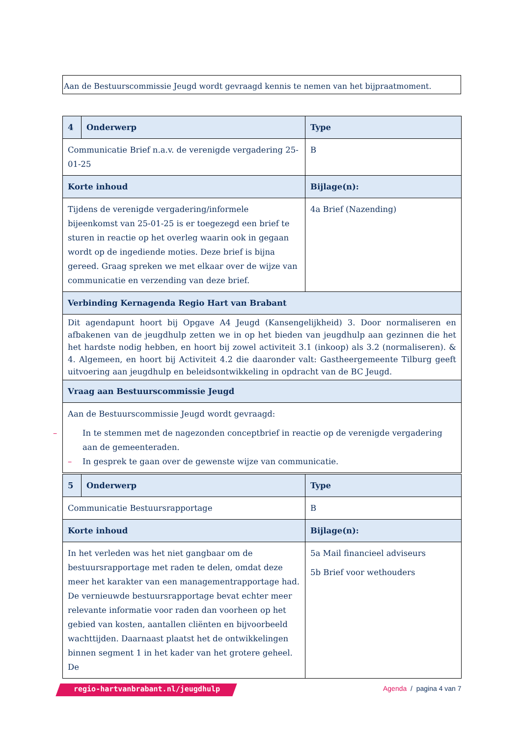Aan de Bestuurscommissie Jeugd wordt gevraagd kennis te nemen van het bijpraatmoment.
| 4 | Onderwerp | Type |
| --- | --- | --- |
| Communicatie Brief n.a.v. de verenigde vergadering 25-01-25 | | B |
| Korte inhoud | | Bijlage(n): |
| Tijdens de verenigde vergadering/informele bijeenkomst van 25-01-25 is er toegezegd een brief te sturen in reactie op het overleg waarin ook in gegaan wordt op de ingediende moties. Deze brief is bijna gereed. Graag spreken we met elkaar over de wijze van communicatie en verzending van deze brief. | | 4a Brief (Nazending) |
| Verbinding Kernagenda Regio Hart van Brabant | | |
| Dit agendapunt hoort bij Opgave A4 Jeugd (Kansengelijkheid) 3. Door normaliseren en afbakenen van de jeugdhulp zetten we in op het bieden van jeugdhulp aan gezinnen die het het hardste nodig hebben, en hoort bij zowel activiteit 3.1 (inkoop) als 3.2 (normaliseren). & 4. Algemeen, en hoort bij Activiteit 4.2 die daaronder valt: Gastheergemeente Tilburg geeft uitvoering aan jeugdhulp en beleidsontwikkeling in opdracht van de BC Jeugd. | | |
| Vraag aan Bestuurscommissie Jeugd | | |
| Aan de Bestuurscommissie Jeugd wordt gevraagd: – In te stemmen met de nagezonden conceptbrief in reactie op de verenigde vergadering aan de gemeenteraden. – In gesprek te gaan over de gewenste wijze van communicatie. | | |
| 5 | Onderwerp | Type |
| --- | --- | --- |
| Communicatie Bestuursrapportage | | B |
| Korte inhoud | | Bijlage(n): |
| In het verleden was het niet gangbaar om de bestuursrapportage met raden te delen, omdat deze meer het karakter van een managementrapportage had. De vernieuwde bestuursrapportage bevat echter meer relevante informatie voor raden dan voorheen op het gebied van kosten, aantallen cliënten en bijvoorbeeld wachttijden. Daarnaast plaatst het de ontwikkelingen binnen segment 1 in het kader van het grotere geheel. De | | 5a Mail financieel adviseurs 5b Brief voor wethouders |
regio-hartvanbrabant.nl/jeugdhulp
Agenda / pagina 4 van 7